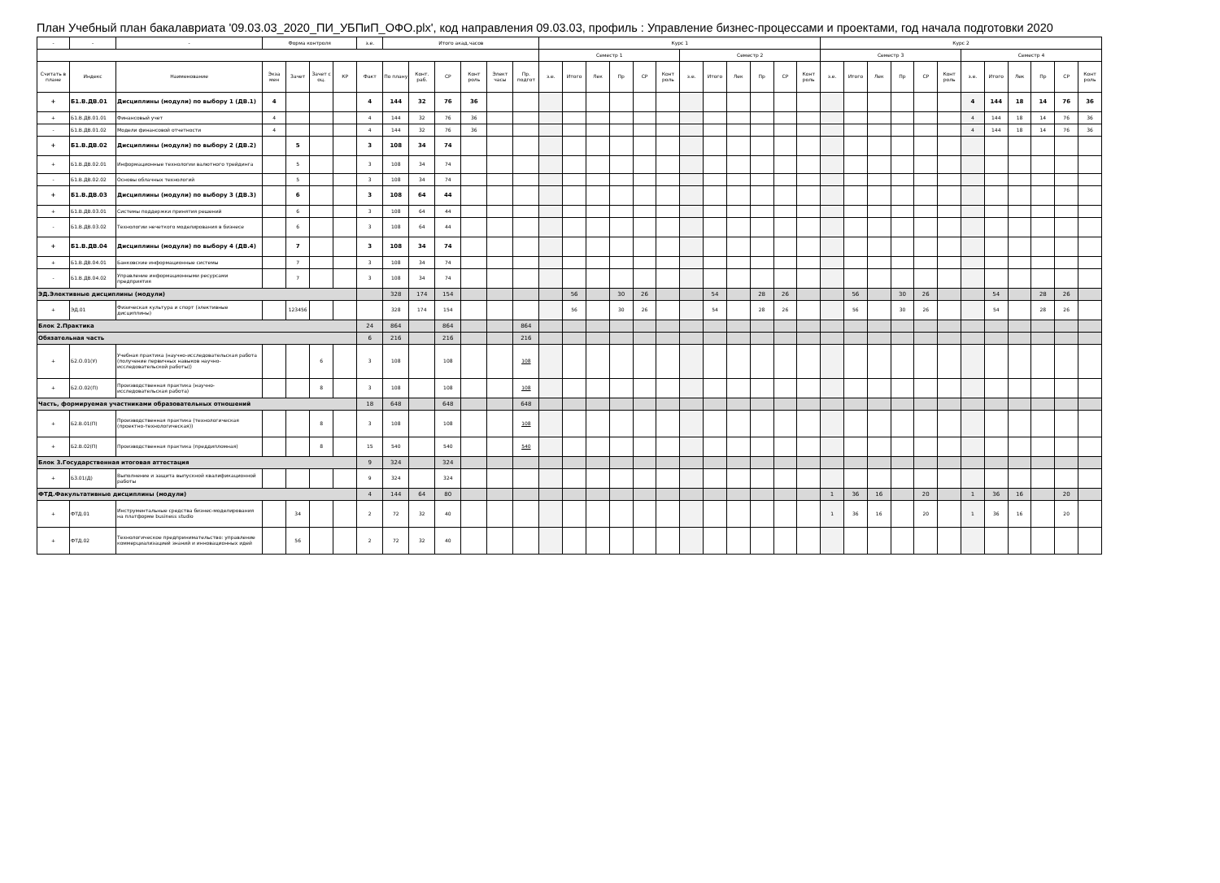План Учебный план бакалавриата '09.03.03_2020_ПИ_УБПиП_ОФО.plx', код направления 09.03.03, профиль : Управление бизнес-процессами и проектами, год начала подготовки 2020
| - | - | - | Форма контроля | | | | з.е. | Итого акад.часов | | | | | | Курс 1 | | | | | | | | | | | | Курс 2 | | | | | | | | | | | |
| --- | --- | --- | --- | --- | --- | --- | --- | --- | --- | --- | --- | --- | --- | --- | --- | --- | --- | --- | --- | --- | --- | --- | --- | --- | --- | --- | --- | --- | --- | --- | --- | --- | --- | --- | --- | --- | --- |
| | | | | | | | | | | | | | | Семестр 1 | | | | | | Семестр 2 | | | | | | Семестр 3 | | | | | | Семестр 4 | | | | | |
| Считать в плане | Индекс | Наименование | Экза мен | Зачет | Зачет с оц. | КР | Факт | По плану | Конт. раб. | СР | Конт роль | Элект часы | Пр. подгот | з.е. | Итого | Лек | Пр | СР | Конт роль | з.е. | Итого | Лек | Пр | СР | Конт роль | з.е. | Итого | Лек | Пр | СР | Конт роль | з.е. | Итого | Лек | Пр | СР | Конт роль |
| + | Б1.В.ДВ.01 | Дисциплины (модули) по выбору 1 (ДВ.1) | 4 | | | | 4 | 144 | 32 | 76 | 36 | | | | | | | | | | | | | | | | | | | | | 4 | 144 | 18 | 14 | 76 | 36 |
| + | Б1.В.ДВ.01.01 | Финансовый учет | 4 | | | | 4 | 144 | 32 | 76 | 36 | | | | | | | | | | | | | | | | | | | | | 4 | 144 | 18 | 14 | 76 | 36 |
| - | Б1.В.ДВ.01.02 | Модели финансовой отчетности | 4 | | | | 4 | 144 | 32 | 76 | 36 | | | | | | | | | | | | | | | | | | | | | 4 | 144 | 18 | 14 | 76 | 36 |
| + | Б1.В.ДВ.02 | Дисциплины (модули) по выбору 2 (ДВ.2) | | 5 | | | 3 | 108 | 34 | 74 | | | | | | | | | | | | | | | | | | | | | | | | | | | |
| + | Б1.В.ДВ.02.01 | Информационные технологии валютного трейдинга | | 5 | | | 3 | 108 | 34 | 74 | | | | | | | | | | | | | | | | | | | | | | | | | | | |
| - | Б1.В.ДВ.02.02 | Основы облачных технологий | | 5 | | | 3 | 108 | 34 | 74 | | | | | | | | | | | | | | | | | | | | | | | | | | | |
| + | Б1.В.ДВ.03 | Дисциплины (модули) по выбору 3 (ДВ.3) | | 6 | | | 3 | 108 | 64 | 44 | | | | | | | | | | | | | | | | | | | | | | | | | | | |
| + | Б1.В.ДВ.03.01 | Системы поддержки принятия решений | | 6 | | | 3 | 108 | 64 | 44 | | | | | | | | | | | | | | | | | | | | | | | | | | | |
| - | Б1.В.ДВ.03.02 | Технологии нечеткого моделирования в бизнесе | | 6 | | | 3 | 108 | 64 | 44 | | | | | | | | | | | | | | | | | | | | | | | | | | | |
| + | Б1.В.ДВ.04 | Дисциплины (модули) по выбору 4 (ДВ.4) | | 7 | | | 3 | 108 | 34 | 74 | | | | | | | | | | | | | | | | | | | | | | | | | | | |
| + | Б1.В.ДВ.04.01 | Банковские информационные системы | | 7 | | | 3 | 108 | 34 | 74 | | | | | | | | | | | | | | | | | | | | | | | | | | | |
| - | Б1.В.ДВ.04.02 | Управление информационными ресурсами предприятия | | 7 | | | 3 | 108 | 34 | 74 | | | | | | | | | | | | | | | | | | | | | | | | | | | |
| ЭД.Элективные дисциплины (модули) | | | | | | | | 328 | 174 | 154 | | | | | 56 | | 30 | 26 | | | 54 | | 28 | 26 | | | 56 | | 30 | 26 | | | 54 | | 28 | 26 | |
| + | ЭД.01 | Физическая культура и спорт (элективные дисциплины) | | 123456 | | | | 328 | 174 | 154 | | | | | 56 | | 30 | 26 | | | 54 | | 28 | 26 | | | 56 | | 30 | 26 | | | 54 | | 28 | 26 | |
| Блок 2.Практика | | | | | | | 24 | 864 | | 864 | | | 864 | | | | | | | | | | | | | | | | | | | | | | | | |
| Обязательная часть | | | | | | | 6 | 216 | | 216 | | | 216 | | | | | | | | | | | | | | | | | | | | | | | | |
| + | Б2.О.01(У) | Учебная практика (научно-исследовательская работа (получение первичных навыков научно-исследовательской работы)) | | | 6 | | 3 | 108 | | 108 | | | 108 | | | | | | | | | | | | | | | | | | | | | | | | |
| + | Б2.О.02(П) | Производственная практика (научно-исследовательская работа) | | | 8 | | 3 | 108 | | 108 | | | 108 | | | | | | | | | | | | | | | | | | | | | | | | |
| Часть, формируемая участниками образовательных отношений | | | | | | | 18 | 648 | | 648 | | | 648 | | | | | | | | | | | | | | | | | | | | | | | | |
| + | Б2.В.01(П) | Производственная практика (технологическая (проектно-технологическая)) | | | 8 | | 3 | 108 | | 108 | | | 108 | | | | | | | | | | | | | | | | | | | | | | | | |
| + | Б2.В.02(П) | Производственная практика (преддипломная) | | | 8 | | 15 | 540 | | 540 | | | 540 | | | | | | | | | | | | | | | | | | | | | | | | |
| Блок 3.Государственная итоговая аттестация | | | | | | | 9 | 324 | | 324 | | | | | | | | | | | | | | | | | | | | | | | | | | | |
| + | Б3.01(Д) | Выполнение и защита выпускной квалификационной работы | | | | | 9 | 324 | | 324 | | | | | | | | | | | | | | | | | | | | | | | | | | | |
| ФТД.Факультативные дисциплины (модули) | | | | | | | 4 | 144 | 64 | 80 | | | | | | | | | | | | | | | | 1 | 36 | 16 | | 20 | | 1 | 36 | 16 | | 20 | |
| + | ФТД.01 | Инструментальные средства бизнес-моделирования на платформе business studio | | 34 | | | 2 | 72 | 32 | 40 | | | | | | | | | | | | | | | | 1 | 36 | 16 | | 20 | | 1 | 36 | 16 | | 20 | |
| + | ФТД.02 | Технологическое предпринимательство: управление коммерциализацией знаний и инновационных идей | | 56 | | | 2 | 72 | 32 | 40 | | | | | | | | | | | | | | | | | | | | | | | | | | | |